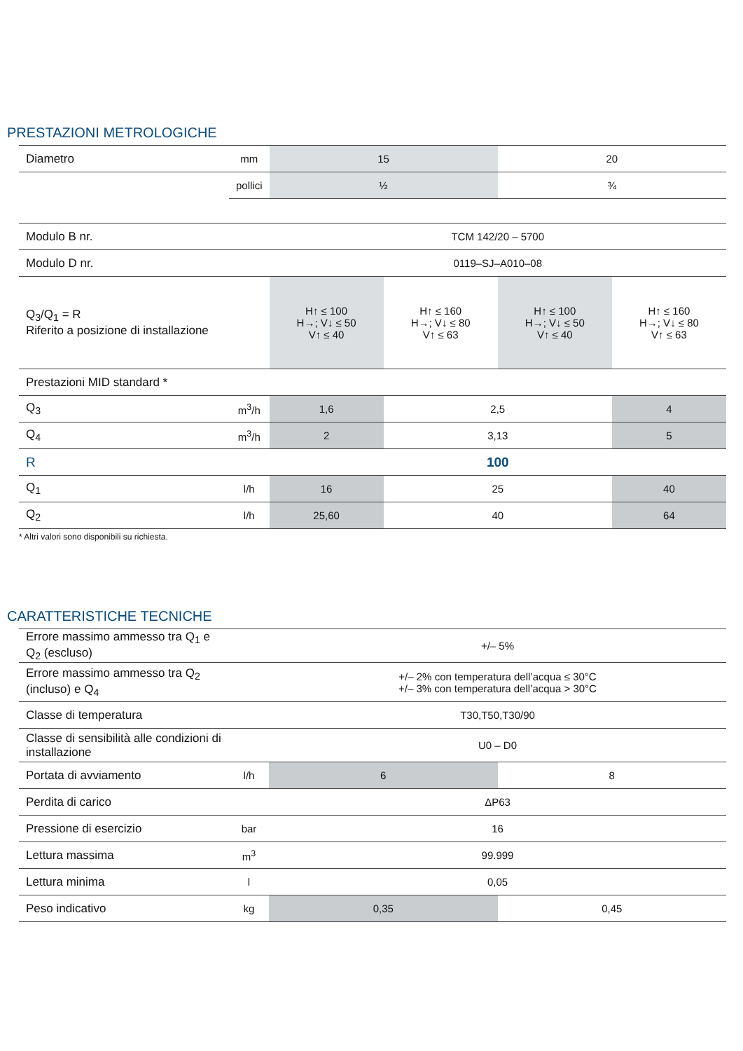PRESTAZIONI METROLOGICHE
| Diametro | mm | 15 | | 20 | |
| | pollici | ½ | | ¾ | |
| Modulo B nr. | | TCM 142/20 – 5700 | | | |
| Modulo D nr. | | 0119–SJ–A010–08 | | | |
| Q<sub>3</sub>/Q<sub>1</sub> = R Riferito a posizione di installazione | | H↑ ≤ 100 H→; V↓ ≤ 50 V↑ ≤ 40 | H↑ ≤ 160 H→; V↓ ≤ 80 V↑ ≤ 63 | H↑ ≤ 100 H→; V↓ ≤ 50 V↑ ≤ 40 | H↑ ≤ 160 H→; V↓ ≤ 80 V↑ ≤ 63 |
| Prestazioni MID standard * | | | | | |
| Q<sub>3</sub> | m<sup>3</sup>/h | 1,6 | 2,5 | | 4 |
| Q<sub>4</sub> | m<sup>3</sup>/h | 2 | 3,13 | | 5 |
| R | | 100 | | | |
| Q<sub>1</sub> | l/h | 16 | 25 | | 40 |
| Q<sub>2</sub> | l/h | 25,60 | 40 | | 64 |
* Altri valori sono disponibili su richiesta.
CARATTERISTICHE TECNICHE
| Errore massimo ammesso tra Q<sub>1</sub> e Q<sub>2</sub> (escluso) | | +/– 5% | |
| Errore massimo ammesso tra Q<sub>2</sub> (incluso) e Q<sub>4</sub> | | +/– 2% con temperatura dell’acqua ≤ 30°C +/– 3% con temperatura dell’acqua > 30°C | |
| Classe di temperatura | | T30,T50,T30/90 | |
| Classe di sensibilità alle condizioni di installazione | | U0 – D0 | |
| Portata di avviamento | l/h | 6 | 8 |
| Perdita di carico | | ΔP63 | |
| Pressione di esercizio | bar | 16 | |
| Lettura massima | m<sup>3</sup> | 99.999 | |
| Lettura minima | l | 0,05 | |
| Peso indicativo | kg | 0,35 | 0,45 |